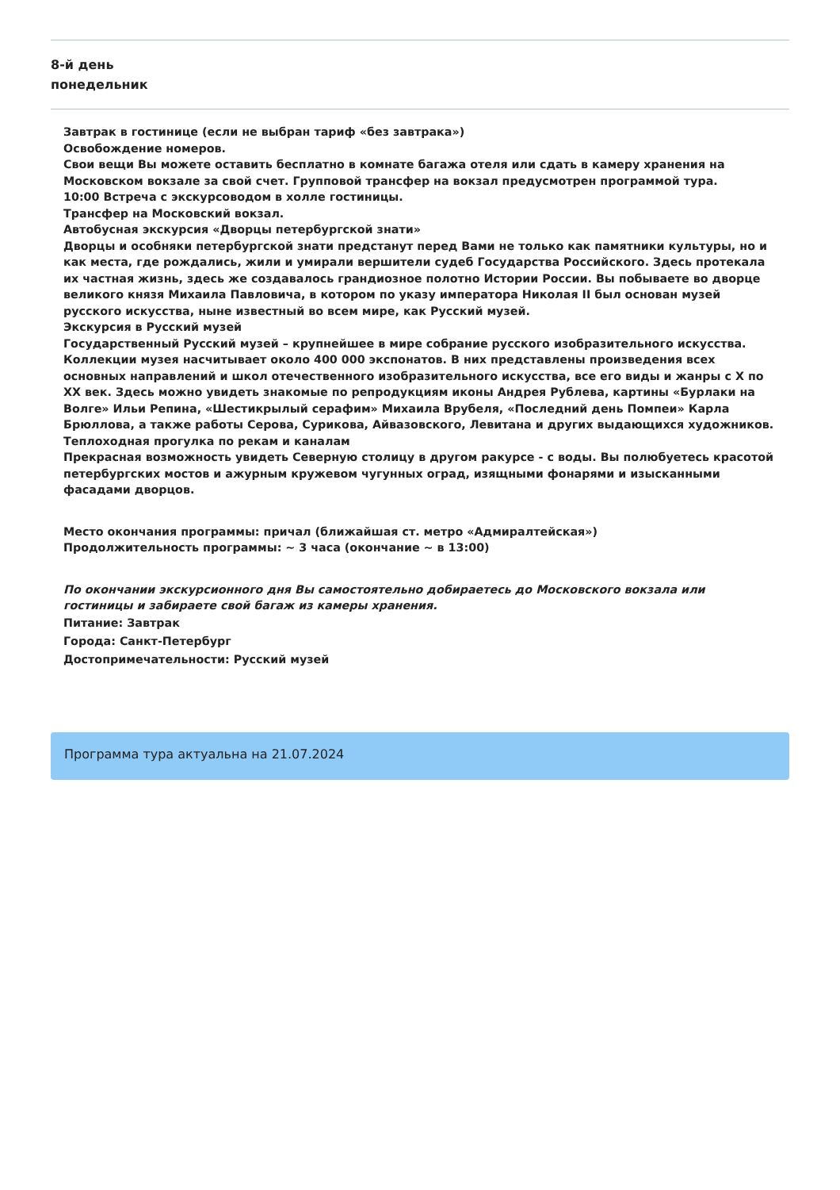8-й день
понедельник
Завтрак в гостинице (если не выбран тариф «без завтрака»)
Освобождение номеров.
Свои вещи Вы можете оставить бесплатно в комнате багажа отеля или сдать в камеру хранения на Московском вокзале за свой счет. Групповой трансфер на вокзал предусмотрен программой тура.
10:00 Встреча с экскурсоводом в холле гостиницы.
Трансфер на Московский вокзал.
Автобусная экскурсия «Дворцы петербургской знати»
Дворцы и особняки петербургской знати предстанут перед Вами не только как памятники культуры, но и как места, где рождались, жили и умирали вершители судеб Государства Российского. Здесь протекала их частная жизнь, здесь же создавалось грандиозное полотно Истории России. Вы побываете во дворце великого князя Михаила Павловича, в котором по указу императора Николая II был основан музей русского искусства, ныне известный во всем мире, как Русский музей.
Экскурсия в Русский музей
Государственный Русский музей – крупнейшее в мире собрание русского изобразительного искусства. Коллекции музея насчитывает около 400 000 экспонатов. В них представлены произведения всех основных направлений и школ отечественного изобразительного искусства, все его виды и жанры с X по XX век. Здесь можно увидеть знакомые по репродукциям иконы Андрея Рублева, картины «Бурлаки на Волге» Ильи Репина, «Шестикрылый серафим» Михаила Врубеля, «Последний день Помпеи» Карла Брюллова, а также работы Серова, Сурикова, Айвазовского, Левитана и других выдающихся художников.
Теплоходная прогулка по рекам и каналам
Прекрасная возможность увидеть Северную столицу в другом ракурсе - с воды. Вы полюбуетесь красотой петербургских мостов и ажурным кружевом чугунных оград, изящными фонарями и изысканными фасадами дворцов.
Место окончания программы: причал (ближайшая ст. метро «Адмиралтейская»)
Продолжительность программы: ~ 3 часа (окончание ~ в 13:00)
По окончании экскурсионного дня Вы самостоятельно добираетесь до Московского вокзала или гостиницы и забираете свой багаж из камеры хранения.
Питание: Завтрак
Города: Санкт-Петербург
Достопримечательности: Русский музей
Программа тура актуальна на 21.07.2024